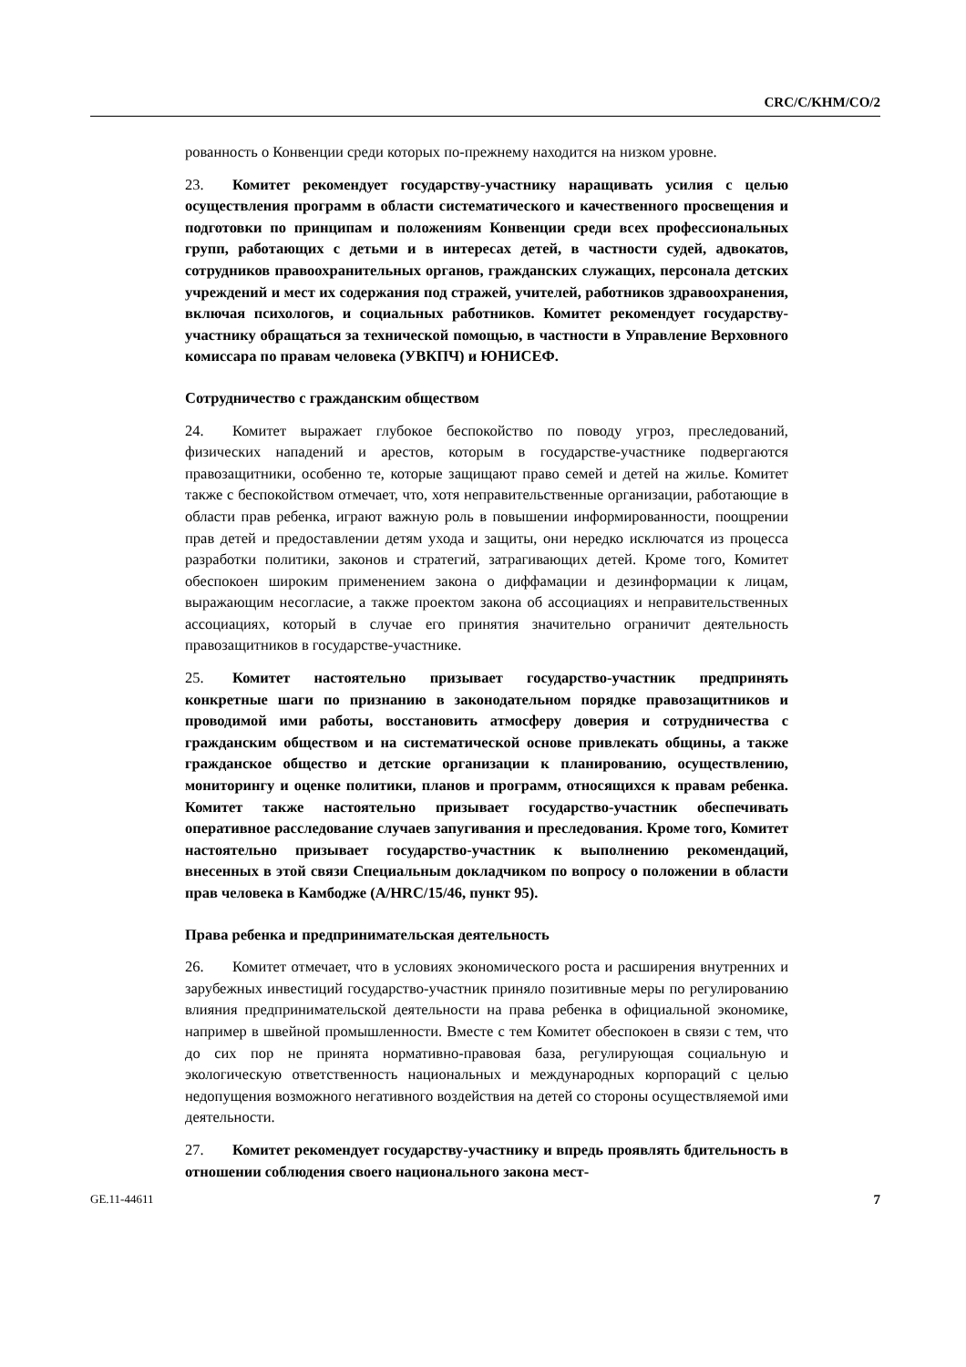CRC/C/KHM/CO/2
рованность о Конвенции среди которых по-прежнему находится на низком уровне.
23. Комитет рекомендует государству-участнику наращивать усилия с целью осуществления программ в области систематического и качественного просвещения и подготовки по принципам и положениям Конвенции среди всех профессиональных групп, работающих с детьми и в интересах детей, в частности судей, адвокатов, сотрудников правоохранительных органов, гражданских служащих, персонала детских учреждений и мест их содержания под стражей, учителей, работников здравоохранения, включая психологов, и социальных работников. Комитет рекомендует государству-участнику обращаться за технической помощью, в частности в Управление Верховного комиссара по правам человека (УВКПЧ) и ЮНИСЕФ.
Сотрудничество с гражданским обществом
24. Комитет выражает глубокое беспокойство по поводу угроз, преследований, физических нападений и арестов, которым в государстве-участнике подвергаются правозащитники, особенно те, которые защищают право семей и детей на жилье. Комитет также с беспокойством отмечает, что, хотя неправительственные организации, работающие в области прав ребенка, играют важную роль в повышении информированности, поощрении прав детей и предоставлении детям ухода и защиты, они нередко исключатся из процесса разработки политики, законов и стратегий, затрагивающих детей. Кроме того, Комитет обеспокоен широким применением закона о диффамации и дезинформации к лицам, выражающим несогласие, а также проектом закона об ассоциациях и неправительственных ассоциациях, который в случае его принятия значительно ограничит деятельность правозащитников в государстве-участнике.
25. Комитет настоятельно призывает государство-участник предпринять конкретные шаги по признанию в законодательном порядке правозащитников и проводимой ими работы, восстановить атмосферу доверия и сотрудничества с гражданским обществом и на систематической основе привлекать общины, а также гражданское общество и детские организации к планированию, осуществлению, мониторингу и оценке политики, планов и программ, относящихся к правам ребенка. Комитет также настоятельно призывает государство-участник обеспечивать оперативное расследование случаев запугивания и преследования. Кроме того, Комитет настоятельно призывает государство-участник к выполнению рекомендаций, внесенных в этой связи Специальным докладчиком по вопросу о положении в области прав человека в Камбодже (A/HRC/15/46, пункт 95).
Права ребенка и предпринимательская деятельность
26. Комитет отмечает, что в условиях экономического роста и расширения внутренних и зарубежных инвестиций государство-участник приняло позитивные меры по регулированию влияния предпринимательской деятельности на права ребенка в официальной экономике, например в швейной промышленности. Вместе с тем Комитет обеспокоен в связи с тем, что до сих пор не принята нормативно-правовая база, регулирующая социальную и экологическую ответственность национальных и международных корпораций с целью недопущения возможного негативного воздействия на детей со стороны осуществляемой ими деятельности.
27. Комитет рекомендует государству-участнику и впредь проявлять бдительность в отношении соблюдения своего национального закона мест-
GE.11-44611 7